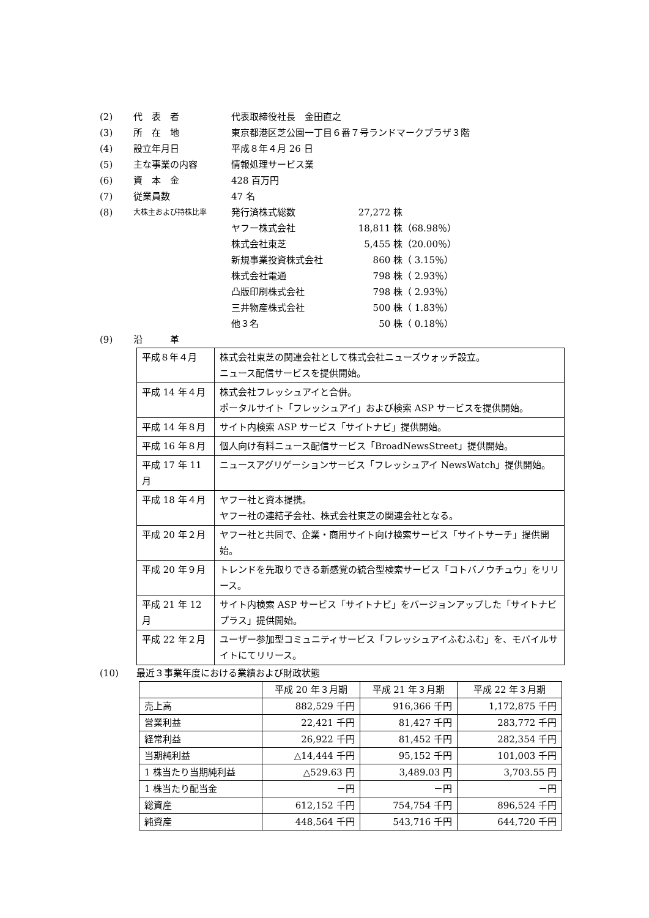(2) 代　表　者 代表取締役社長　金田直之
(3) 所　在　地 東京都港区芝公園一丁目６番７号ランドマークプラザ３階
(4) 設立年月日 平成８年４月 26 日
(5) 主な事業の内容 情報処理サービス業
(6) 資　本　金 428 百万円
(7) 従業員数 47 名
(8) 大株主および持株比率 発行済株式総数 27,272 株
ヤフー株式会社 18,811 株 （68.98％）
株式会社東芝 5,455 株 （20.00％）
新規事業投資株式会社 860 株 （ 3.15％）
株式会社電通 798 株 （ 2.93％）
凸版印刷株式会社 798 株 （ 2.93％）
三井物産株式会社 500 株 （ 1.83％）
他３名 50 株 （ 0.18％）
(9) 沿　　　革
| 平成８年４月 | 株式会社東芝の関連会社として株式会社ニューズウォッチ設立。 ニュース配信サービスを提供開始。 |
| 平成 14 年４月 | 株式会社フレッシュアイと合併。 ポータルサイト「フレッシュアイ」および検索 ASP サービスを提供開始。 |
| 平成 14 年８月 | サイト内検索 ASP サービス「サイトナビ」提供開始。 |
| 平成 16 年８月 | 個人向け有料ニュース配信サービス「BroadNewsStreet」提供開始。 |
| 平成 17 年 11 月 | ニュースアグリゲーションサービス「フレッシュアイ NewsWatch」提供開始。 |
| 平成 18 年４月 | ヤフー社と資本提携。 ヤフー社の連結子会社、株式会社東芝の関連会社となる。 |
| 平成 20 年２月 | ヤフー社と共同で、企業・商用サイト向け検索サービス「サイトサーチ」提供開始。 |
| 平成 20 年９月 | トレンドを先取りできる新感覚の統合型検索サービス「コトバノウチュウ」をリリース。 |
| 平成 21 年 12 月 | サイト内検索 ASP サービス「サイトナビ」をバージョンアップした「サイトナビプラス」提供開始。 |
| 平成 22 年２月 | ユーザー参加型コミュニティサービス「フレッシュアイふむふむ」を、モバイルサイトにてリリース。 |
(10) 最近３事業年度における業績および財政状態
| | 平成 20 年３月期 | 平成 21 年３月期 | 平成 22 年３月期 |
| --- | --- | --- | --- |
| 売上高 | 882,529 千円 | 916,366 千円 | 1,172,875 千円 |
| 営業利益 | 22,421 千円 | 81,427 千円 | 283,772 千円 |
| 経常利益 | 26,922 千円 | 81,452 千円 | 282,354 千円 |
| 当期純利益 | △14,444 千円 | 95,152 千円 | 101,003 千円 |
| 1 株当たり当期純利益 | △529.63 円 | 3,489.03 円 | 3,703.55 円 |
| 1 株当たり配当金 | －円 | －円 | －円 |
| 総資産 | 612,152 千円 | 754,754 千円 | 896,524 千円 |
| 純資産 | 448,564 千円 | 543,716 千円 | 644,720 千円 |